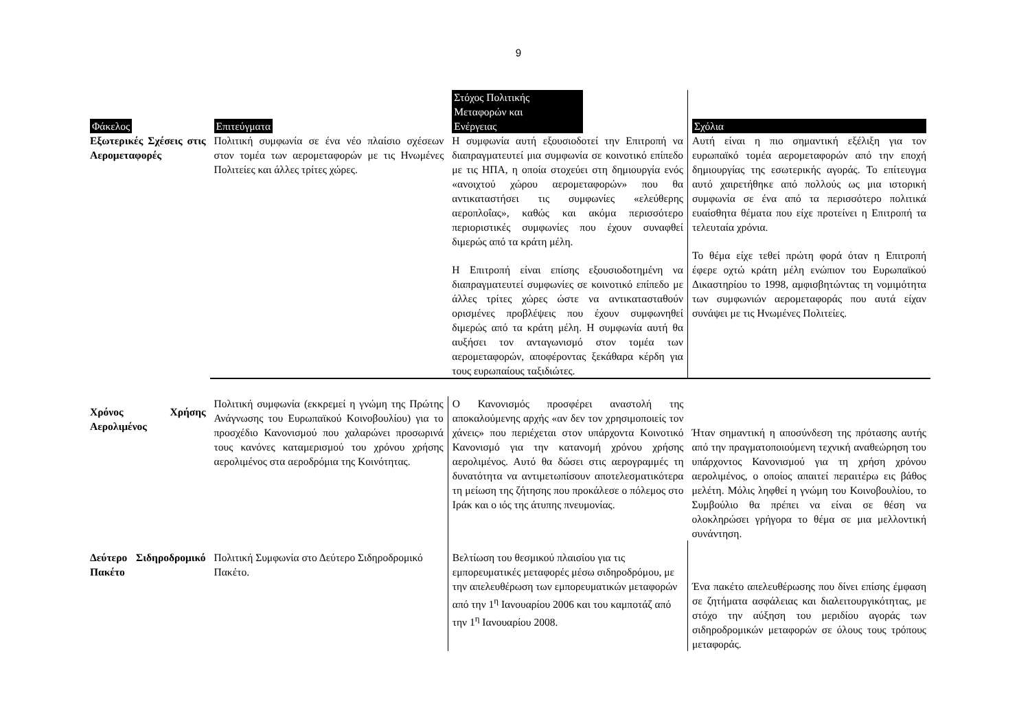9
| Φάκελος | Επιτεύγματα | Στόχος Πολιτικής Μεταφορών και Ενέργειας | Σχόλια |
| --- | --- | --- | --- |
| Εξωτερικές Σχέσεις στις Αερομεταφορές | Πολιτική συμφωνία σε ένα νέο πλαίσιο σχέσεων στον τομέα των αερομεταφορών με τις Ηνωμένες Πολιτείες και άλλες τρίτες χώρες. | Η συμφωνία αυτή εξουσιοδοτεί την Επιτροπή να διαπραγματευτεί μια συμφωνία σε κοινοτικό επίπεδο με τις ΗΠΑ, η οποία στοχεύει στη δημιουργία ενός «ανοιχτού χώρου αερομεταφορών» που θα αντικαταστήσει τις συμφωνίες «ελεύθερης αεροπλοΐας», καθώς και ακόμα περισσότερο περιοριστικές συμφωνίες που έχουν συναφθεί διμερώς από τα κράτη μέλη. Η Επιτροπή είναι επίσης εξουσιοδοτημένη να διαπραγματευτεί συμφωνίες σε κοινοτικό επίπεδο με άλλες τρίτες χώρες ώστε να αντικατασταθούν ορισμένες προβλέψεις που έχουν συμφωνηθεί διμερώς από τα κράτη μέλη. Η συμφωνία αυτή θα αυξήσει τον ανταγωνισμό στον τομέα των αερομεταφορών, αποφέροντας ξεκάθαρα κέρδη για τους ευρωπαίους ταξιδιώτες. | Αυτή είναι η πιο σημαντική εξέλιξη για τον ευρωπαϊκό τομέα αερομεταφορών από την εποχή δημιουργίας της εσωτερικής αγοράς. Το επίτευγμα αυτό χαιρετήθηκε από πολλούς ως μια ιστορική συμφωνία σε ένα από τα περισσότερο πολιτικά ευαίσθητα θέματα που είχε προτείνει η Επιτροπή τα τελευταία χρόνια. Το θέμα είχε τεθεί πρώτη φορά όταν η Επιτροπή έφερε οχτώ κράτη μέλη ενώπιον του Ευρωπαϊκού Δικαστηρίου το 1998, αμφισβητώντας τη νομιμότητα των συμφωνιών αερομεταφοράς που αυτά είχαν συνάψει με τις Ηνωμένες Πολιτείες. |
| Χρόνος Χρήσης Αερολιμένος | Πολιτική συμφωνία (εκκρεμεί η γνώμη της Πρώτης Ανάγνωσης του Ευρωπαϊκού Κοινοβουλίου) για το προσχέδιο Κανονισμού που χαλαρώνει προσωρινά τους κανόνες καταμερισμού του χρόνου χρήσης αερολιμένος στα αεροδρόμια της Κοινότητας. | Ο Κανονισμός προσφέρει αναστολή της αποκαλούμενης αρχής «αν δεν τον χρησιμοποιείς τον χάνεις» που περιέχεται στον υπάρχοντα Κοινοτικό Κανονισμό για την κατανομή χρόνου χρήσης αερολιμένος. Αυτό θα δώσει στις αερογραμμές τη δυνατότητα να αντιμετωπίσουν αποτελεσματικότερα τη μείωση της ζήτησης που προκάλεσε ο πόλεμος στο Ιράκ και ο ιός της άτυπης πνευμονίας. | Ήταν σημαντική η αποσύνδεση της πρότασης αυτής από την πραγματοποιούμενη τεχνική αναθεώρηση του υπάρχοντος Κανονισμού για τη χρήση χρόνου αερολιμένος, ο οποίος απαιτεί περαιτέρω εις βάθος μελέτη. Μόλις ληφθεί η γνώμη του Κοινοβουλίου, το Συμβούλιο θα πρέπει να είναι σε θέση να ολοκληρώσει γρήγορα το θέμα σε μια μελλοντική συνάντηση. |
| Δεύτερο Σιδηροδρομικό Πακέτο | Πολιτική Συμφωνία στο Δεύτερο Σιδηροδρομικό Πακέτο. | Βελτίωση του θεσμικού πλαισίου για τις εμπορευματικές μεταφορές μέσω σιδηροδρόμου, με την απελευθέρωση των εμπορευματικών μεταφορών από την 1<sup>η</sup> Ιανουαρίου 2006 και του καμποτάζ από την 1<sup>η</sup> Ιανουαρίου 2008. | Ένα πακέτο απελευθέρωσης που δίνει επίσης έμφαση σε ζητήματα ασφάλειας και διαλειτουργικότητας, με στόχο την αύξηση του μεριδίου αγοράς των σιδηροδρομικών μεταφορών σε όλους τους τρόπους μεταφοράς. |